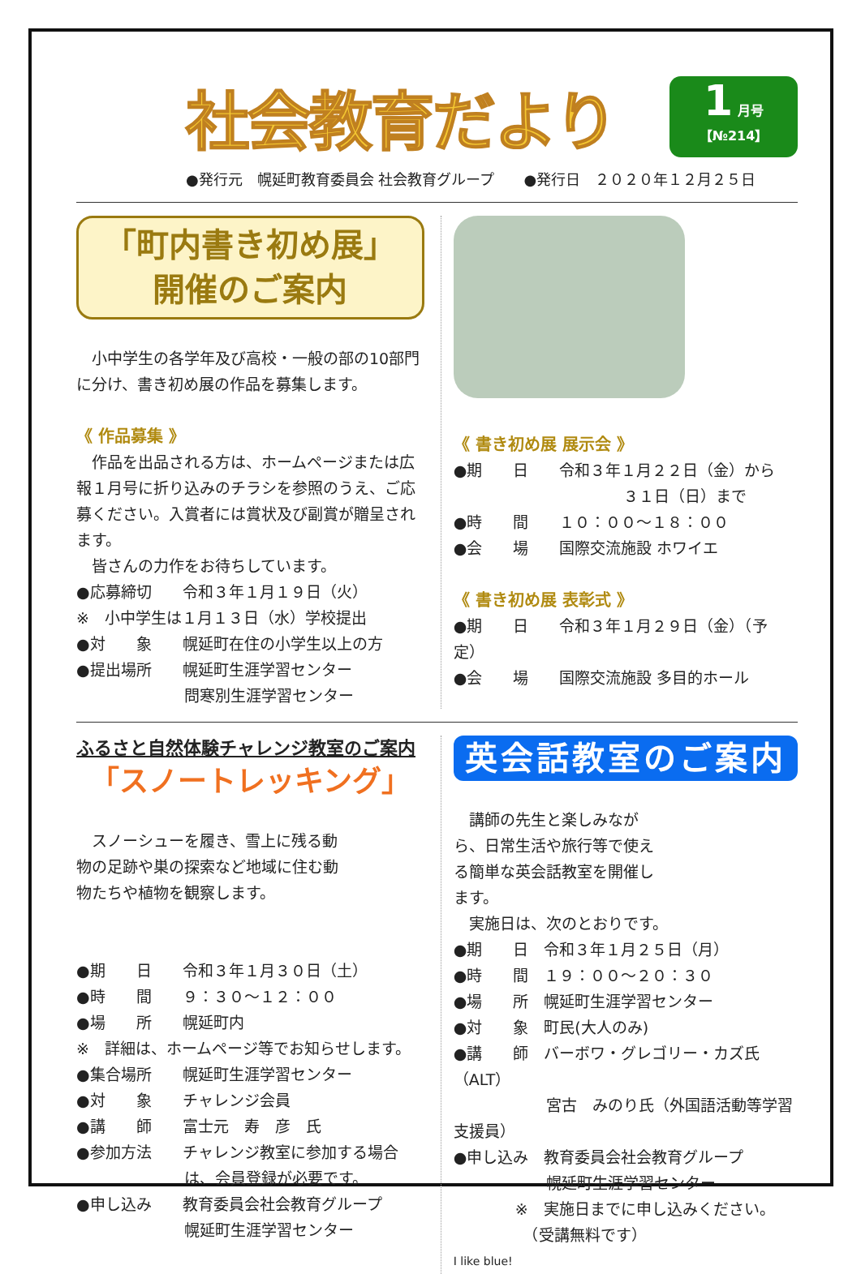社会教育だより
1 月号
【№214】
●発行元　幌延町教育委員会 社会教育グループ　　●発行日　２０２０年１２月２５日
「町内書き初め展」
開催のご案内
　小中学生の各学年及び高校・一般の部の10部門に分け、書き初め展の作品を募集します。
《 作品募集 》
　作品を出品される方は、ホームページまたは広報１月号に折り込みのチラシを参照のうえ、ご応募ください。入賞者には賞状及び副賞が贈呈されます。
　皆さんの力作をお待ちしています。
●応募締切　　令和３年１月１９日（火）
※　小中学生は１月１３日（水）学校提出
●対　　象　　幌延町在住の小学生以上の方
●提出場所　　幌延町生涯学習センター
　　　　　　　問寒別生涯学習センター
《 書き初め展 展示会 》
●期　　日　　令和３年１月２２日（金）から
　　　　　　　　　　　３１日（日）まで
●時　　間　　１０：００～１８：００
●会　　場　　国際交流施設 ホワイエ
《 書き初め展 表彰式 》
●期　　日　　令和３年１月２９日（金）（予定）
●会　　場　　国際交流施設 多目的ホール
ふるさと自然体験チャレンジ教室のご案内
「スノートレッキング」
　スノーシューを履き、雪上に残る動物の足跡や巣の探索など地域に住む動物たちや植物を観察します。
●期　　日　　令和３年１月３０日（土）
●時　　間　　９：３０～１２：００
●場　　所　　幌延町内
※　詳細は、ホームページ等でお知らせします。
●集合場所　　幌延町生涯学習センター
●対　　象　　チャレンジ会員
●講　　師　　富士元　寿　彦　氏
●参加方法　　チャレンジ教室に参加する場合
　　　　　　　は、会員登録が必要です。
●申し込み　　教育委員会社会教育グループ
　　　　　　　幌延町生涯学習センター
英会話教室のご案内
　講師の先生と楽しみながら、日常生活や旅行等で使える簡単な英会話教室を開催します。
　実施日は、次のとおりです。
●期　　日　令和３年１月２５日（月）
●時　　間　１９：００～２０：３０
●場　　所　幌延町生涯学習センター
●対　　象　町民(大人のみ)
●講　　師　バーボワ・グレゴリー・カズ氏（ALT）
　　　　　　宮古　みのり氏（外国語活動等学習支援員）
●申し込み　教育委員会社会教育グループ
　　　　　　幌延町生涯学習センター
　　　　※　実施日までに申し込みください。
　　　　　（受講無料です）
I like blue!